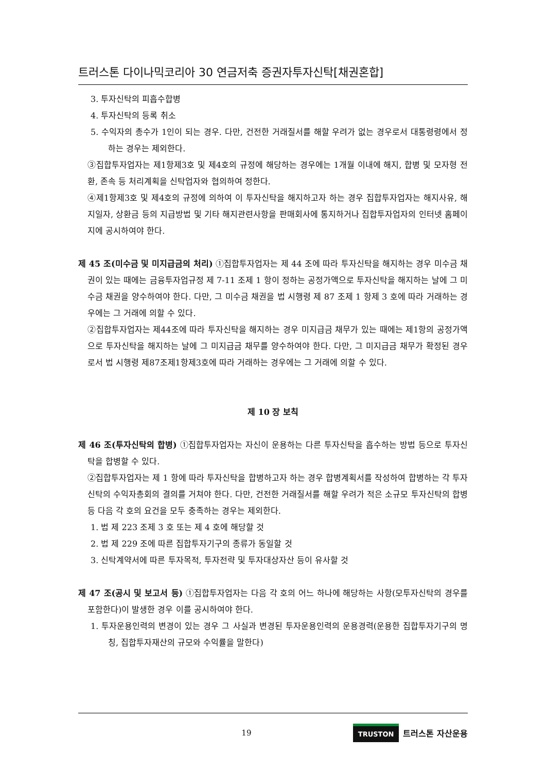트러스톤 다이나믹코리아 30 연금저축 증권자투자신탁[채권혼합]
3. 투자신탁의 피흡수합병
4. 투자신탁의 등록 취소
5. 수익자의 총수가 1인이 되는 경우. 다만, 건전한 거래질서를 해할 우려가 없는 경우로서 대통령령에서 정하는 경우는 제외한다.
③집합투자업자는 제1항제3호 및 제4호의 규정에 해당하는 경우에는 1개월 이내에 해지, 합병 및 모자형 전환, 존속 등 처리계획을 신탁업자와 협의하여 정한다.
④제1항제3호 및 제4호의 규정에 의하여 이 투자신탁을 해지하고자 하는 경우 집합투자업자는 해지사유, 해지일자, 상환금 등의 지급방법 및 기타 해지관련사항을 판매회사에 통지하거나 집합투자업자의 인터넷 홈페이지에 공시하여야 한다.
제 45 조(미수금 및 미지급금의 처리) ①집합투자업자는 제 44 조에 따라 투자신탁을 해지하는 경우 미수금 채권이 있는 때에는 금융투자업규정 제 7-11 조제 1 항이 정하는 공정가액으로 투자신탁을 해지하는 날에 그 미수금 채권을 양수하여야 한다. 다만, 그 미수금 채권을 법 시행령 제 87 조제 1 항제 3 호에 따라 거래하는 경우에는 그 거래에 의할 수 있다.
②집합투자업자는 제44조에 따라 투자신탁을 해지하는 경우 미지급금 채무가 있는 때에는 제1항의 공정가액으로 투자신탁을 해지하는 날에 그 미지급금 채무를 양수하여야 한다. 다만, 그 미지급금 채무가 확정된 경우로서 법 시행령 제87조제1항제3호에 따라 거래하는 경우에는 그 거래에 의할 수 있다.
제 10 장 보칙
제 46 조(투자신탁의 합병) ①집합투자업자는 자신이 운용하는 다른 투자신탁을 흡수하는 방법 등으로 투자신탁을 합병할 수 있다.
②집합투자업자는 제 1 항에 따라 투자신탁을 합병하고자 하는 경우 합병계획서를 작성하여 합병하는 각 투자신탁의 수익자총회의 결의를 거쳐야 한다. 다만, 건전한 거래질서를 해할 우려가 적은 소규모 투자신탁의 합병 등 다음 각 호의 요건을 모두 충족하는 경우는 제외한다.
1. 법 제 223 조제 3 호 또는 제 4 호에 해당할 것
2. 법 제 229 조에 따른 집합투자기구의 종류가 동일할 것
3. 신탁계약서에 따른 투자목적, 투자전략 및 투자대상자산 등이 유사할 것
제 47 조(공시 및 보고서 등) ①집합투자업자는 다음 각 호의 어느 하나에 해당하는 사항(모투자신탁의 경우를 포함한다)이 발생한 경우 이를 공시하여야 한다.
1. 투자운용인력의 변경이 있는 경우 그 사실과 변경된 투자운용인력의 운용경력(운용한 집합투자기구의 명칭, 집합투자재산의 규모와 수익률을 말한다)
19
TRUSTON 트러스톤 자산운용